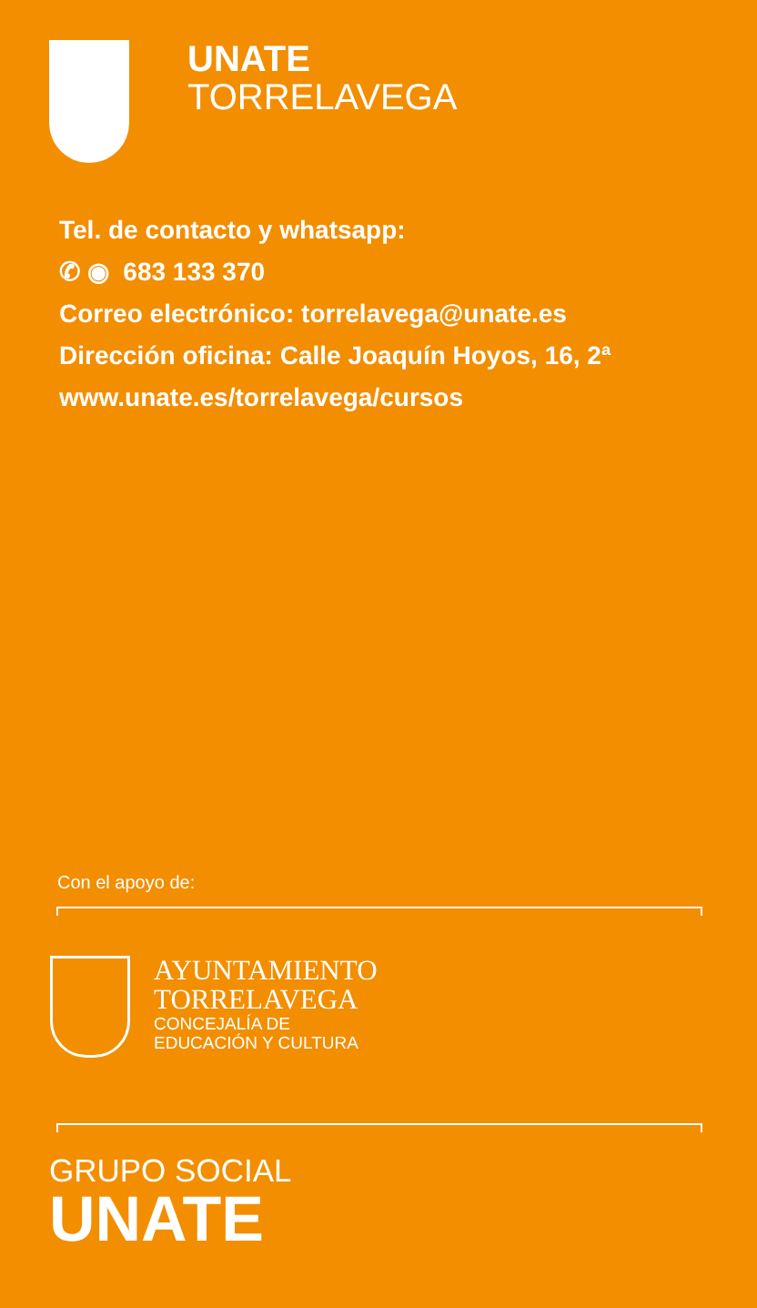UNATE
TORRELAVEGA
Tel. de contacto y whatsapp:
✆ ◉ 683 133 370
Correo electrónico: torrelavega@unate.es
Dirección oficina: Calle Joaquín Hoyos, 16, 2ª
www.unate.es/torrelavega/cursos
Con el apoyo de:
AYUNTAMIENTO
TORRELAVEGA
CONCEJALÍA DE
EDUCACIÓN Y CULTURA
GRUPO SOCIAL
UNATE